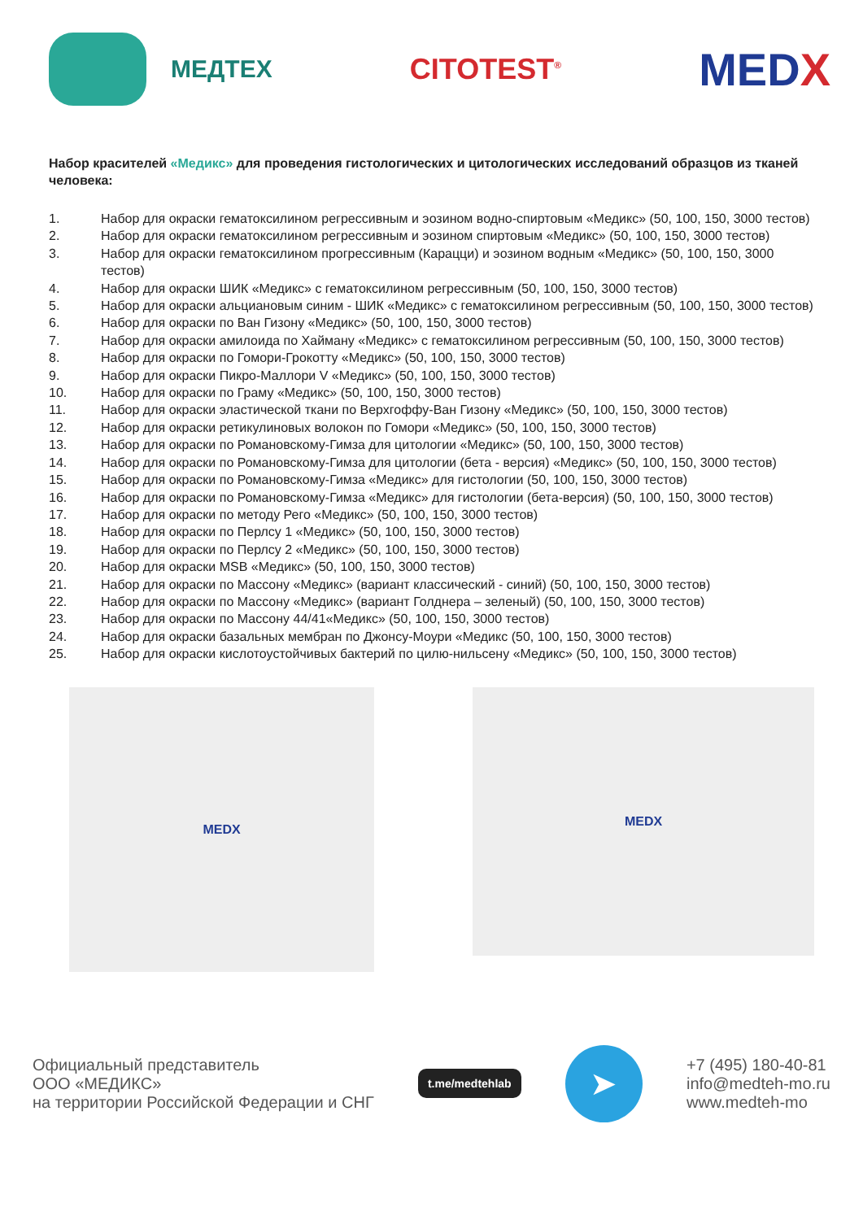МЕДТЕХ
CITOTEST<sup>®</sup>
MEDX
Набор красителей «Медикс» для проведения гистологических и цитологических исследований образцов из тканей человека:
1. Набор для окраски гематоксилином регрессивным и эозином водно-спиртовым «Медикс» (50, 100, 150, 3000 тестов)
2. Набор для окраски гематоксилином регрессивным и эозином спиртовым «Медикс» (50, 100, 150, 3000 тестов)
3. Набор для окраски гематоксилином прогрессивным (Карацци) и эозином водным «Медикс» (50, 100, 150, 3000 тестов)
4. Набор для окраски ШИК «Медикс» с гематоксилином регрессивным (50, 100, 150, 3000 тестов)
5. Набор для окраски альциановым синим - ШИК «Медикс» с гематоксилином регрессивным (50, 100, 150, 3000 тестов)
6. Набор для окраски по Ван Гизону «Медикс» (50, 100, 150, 3000 тестов)
7. Набор для окраски амилоида по Хайману «Медикс» с гематоксилином регрессивным (50, 100, 150, 3000 тестов)
8. Набор для окраски по Гомори-Грокотту «Медикс» (50, 100, 150, 3000 тестов)
9. Набор для окраски Пикро-Маллори V «Медикс» (50, 100, 150, 3000 тестов)
10. Набор для окраски по Граму «Медикс» (50, 100, 150, 3000 тестов)
11. Набор для окраски эластической ткани по Верхгоффу-Ван Гизону «Медикс» (50, 100, 150, 3000 тестов)
12. Набор для окраски ретикулиновых волокон по Гомори «Медикс» (50, 100, 150, 3000 тестов)
13. Набор для окраски по Романовскому-Гимза для цитологии «Медикс» (50, 100, 150, 3000 тестов)
14. Набор для окраски по Романовскому-Гимза для цитологии (бета - версия) «Медикс» (50, 100, 150, 3000 тестов)
15. Набор для окраски по Романовскому-Гимза «Медикс» для гистологии (50, 100, 150, 3000 тестов)
16. Набор для окраски по Романовскому-Гимза «Медикс» для гистологии (бета-версия) (50, 100, 150, 3000 тестов)
17. Набор для окраски по методу Рего «Медикс» (50, 100, 150, 3000 тестов)
18. Набор для окраски по Перлсу 1 «Медикс» (50, 100, 150, 3000 тестов)
19. Набор для окраски по Перлсу 2 «Медикс» (50, 100, 150, 3000 тестов)
20. Набор для окраски MSB «Медикс» (50, 100, 150, 3000 тестов)
21. Набор для окраски по Массону «Медикс» (вариант классический - синий) (50, 100, 150, 3000 тестов)
22. Набор для окраски по Массону «Медикс» (вариант Голднера – зеленый) (50, 100, 150, 3000 тестов)
23. Набор для окраски по Массону 44/41«Медикс» (50, 100, 150, 3000 тестов)
24. Набор для окраски базальных мембран по Джонсу-Моури «Медикс (50, 100, 150, 3000 тестов)
25. Набор для окраски кислотоустойчивых бактерий по цилю-нильсену «Медикс» (50, 100, 150, 3000 тестов)
MEDX
MEDX
Официальный представитель
ООО «МЕДИКС»
на территории Российской Федерации и СНГ
t.me/medtehlab
➤
+7 (495) 180-40-81
info@medteh-mo.ru
www.medteh-mo